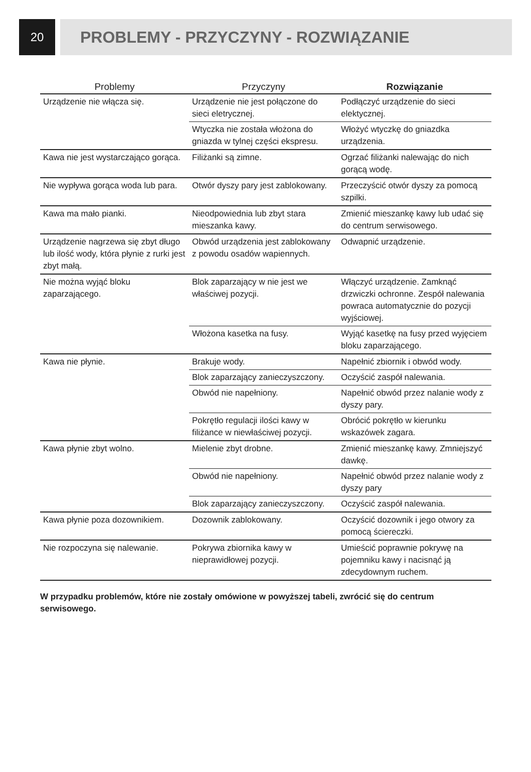20
PROBLEMY - PRZYCZYNY - ROZWIĄZANIE
| Problemy | Przyczyny | Rozwiązanie |
| --- | --- | --- |
| Urządzenie nie włącza się. | Urządzenie nie jest połączone do sieci eletrycznej. | Podłączyć urządzenie do sieci elektycznej. |
| | Wtyczka nie została włożona do gniazda w tylnej części ekspresu. | Włożyć wtyczkę do gniazdka urządzenia. |
| Kawa nie jest wystarczająco gorąca. | Filiżanki są zimne. | Ogrzać filiżanki nalewając do nich gorącą wodę. |
| Nie wypływa gorąca woda lub para. | Otwór dyszy pary jest zablokowany. | Przeczyścić otwór dyszy za pomocą szpilki. |
| Kawa ma mało pianki. | Nieodpowiednia lub zbyt stara mieszanka kawy. | Zmienić mieszankę kawy lub udać się do centrum serwisowego. |
| Urządzenie nagrzewa się zbyt długo lub ilość wody, która płynie z rurki jest zbyt małą. | Obwód urządzenia jest zablokowany z powodu osadów wapiennych. | Odwapnić urządzenie. |
| Nie można wyjąć bloku zaparzającego. | Blok zaparzający w nie jest we właściwej pozycji. | Włączyć urządzenie. Zamknąć drzwiczki ochronne. Zespół nalewania powraca automatycznie do pozycji wyjściowej. |
| | Włożona kasetka na fusy. | Wyjąć kasetkę na fusy przed wyjęciem bloku zaparzającego. |
| Kawa nie płynie. | Brakuje wody. | Napełnić zbiornik i obwód wody. |
| | Blok zaparzający zanieczyszczony. | Oczyścić zaspół nalewania. |
| | Obwód nie napełniony. | Napełnić obwód przez nalanie wody z dyszy pary. |
| | Pokrętło regulacji ilości kawy w filiżance w niewłaściwej pozycji. | Obrócić pokrętło w kierunku wskazówek zagara. |
| Kawa płynie zbyt wolno. | Mielenie zbyt drobne. | Zmienić mieszankę kawy. Zmniejszyć dawkę. |
| | Obwód nie napełniony. | Napełnić obwód przez nalanie wody z dyszy pary |
| | Blok zaparzający zanieczyszczony. | Oczyścić zaspół nalewania. |
| Kawa płynie poza dozownikiem. | Dozownik zablokowany. | Oczyścić dozownik i jego otwory za pomocą ściereczki. |
| Nie rozpoczyna się nalewanie. | Pokrywa zbiornika kawy w nieprawidłowej pozycji. | Umieścić poprawnie pokrywę na pojemniku kawy i nacisnąć ją zdecydownym ruchem. |
W przypadku problemów, które nie zostały omówione w powyższej tabeli, zwrócić się do centrum serwisowego.